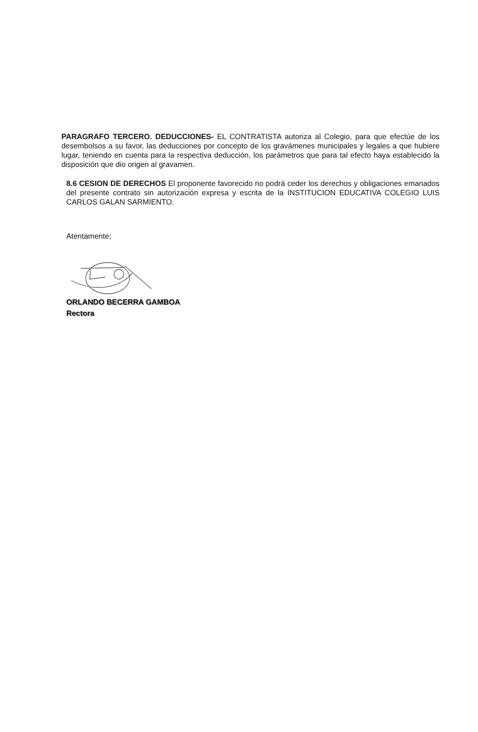PARAGRAFO TERCERO. DEDUCCIONES- EL CONTRATISTA autoriza al Colegio, para que efectúe de los desembolsos a su favor, las deducciones por concepto de los gravámenes municipales y legales a que hubiere lugar, teniendo en cuenta para la respectiva deducción, los parámetros que para tal efecto haya establecido la disposición que dio origen al gravamen.
8.6 CESION DE DERECHOS El proponente favorecido no podrá ceder los derechos y obligaciones emanados del presente contrato sin autorización expresa y escrita de la INSTITUCION EDUCATIVA COLEGIO LUIS CARLOS GALAN SARMIENTO.
Atentamente;
ORLANDO BECERRA GAMBOA
Rectora